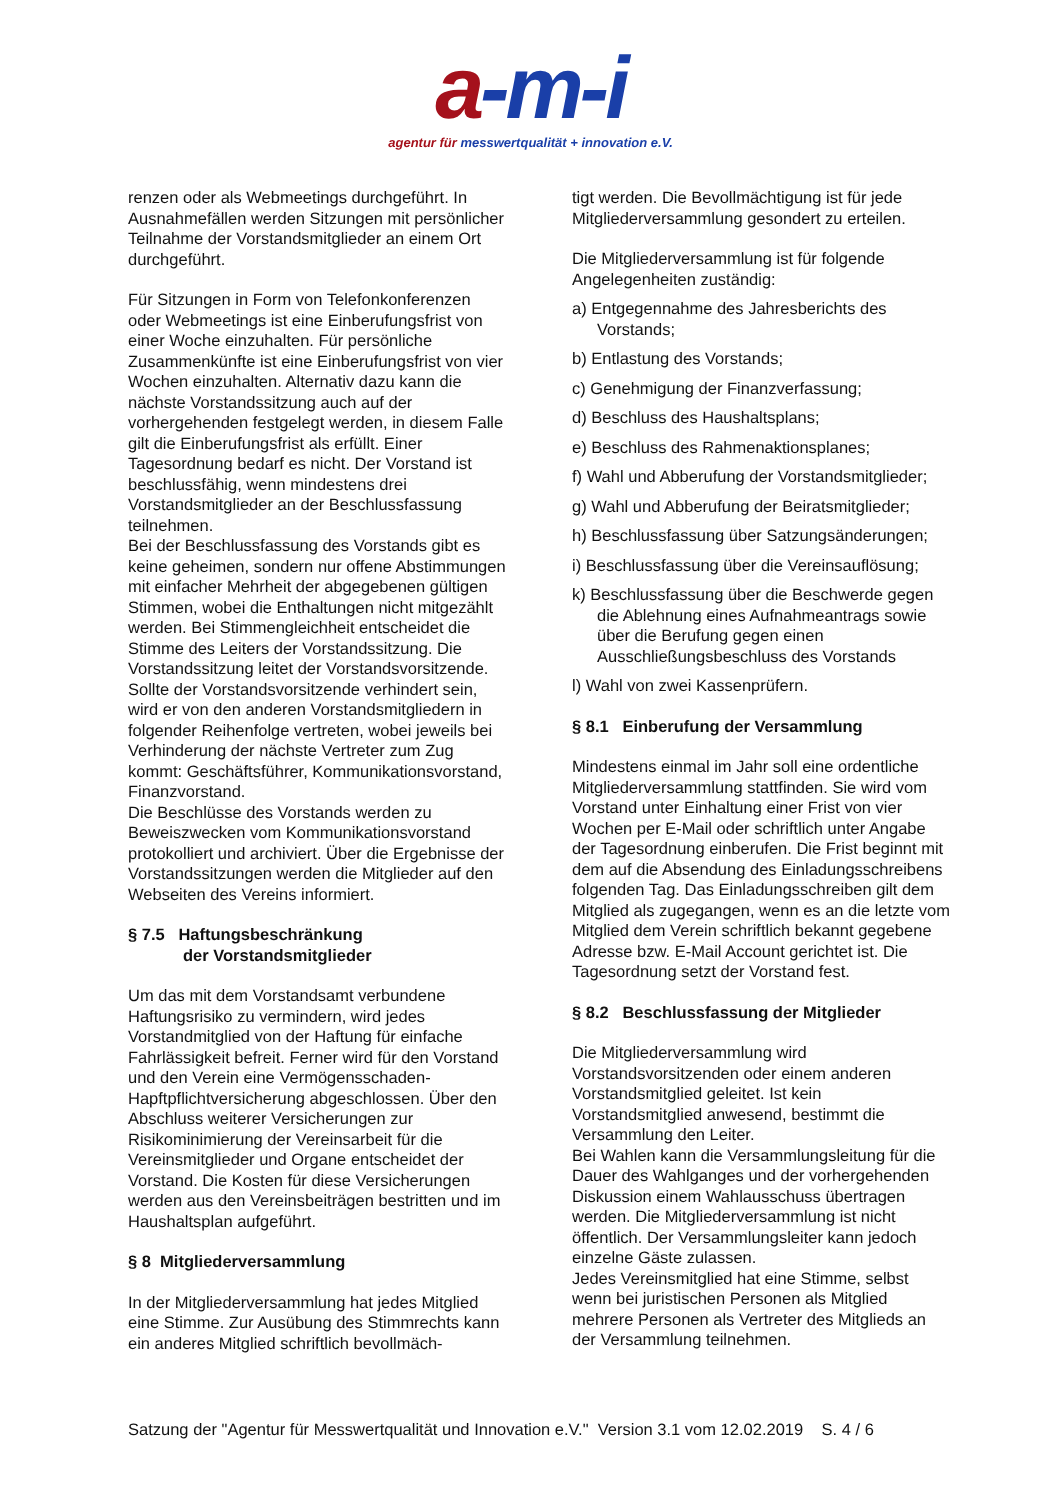a-m-i
agentur für messwertqualität + innovation e.V.
renzen oder als Webmeetings durchgeführt. In Ausnahmefällen werden Sitzungen mit persönlicher Teilnahme der Vorstandsmitglieder an einem Ort durchgeführt.
Für Sitzungen in Form von Telefonkonferenzen oder Webmeetings ist eine Einberufungsfrist von einer Woche einzuhalten. Für persönliche Zusammenkünfte ist eine Einberufungsfrist von vier Wochen einzuhalten. Alternativ dazu kann die nächste Vorstandssitzung auch auf der vorhergehenden festgelegt werden, in diesem Falle gilt die Einberufungsfrist als erfüllt. Einer Tagesordnung bedarf es nicht. Der Vorstand ist beschlussfähig, wenn mindestens drei Vorstandsmitglieder an der Beschlussfassung teilnehmen.
Bei der Beschlussfassung des Vorstands gibt es keine geheimen, sondern nur offene Abstimmungen mit einfacher Mehrheit der abgegebenen gültigen Stimmen, wobei die Enthaltungen nicht mitgezählt werden. Bei Stimmengleichheit entscheidet die Stimme des Leiters der Vorstandssitzung. Die Vorstandssitzung leitet der Vorstandsvorsitzende.
Sollte der Vorstandsvorsitzende verhindert sein, wird er von den anderen Vorstandsmitgliedern in folgender Reihenfolge vertreten, wobei jeweils bei Verhinderung der nächste Vertreter zum Zug kommt: Geschäftsführer, Kommunikationsvorstand, Finanzvorstand.
Die Beschlüsse des Vorstands werden zu Beweiszwecken vom Kommunikationsvorstand protokolliert und archiviert. Über die Ergebnisse der Vorstandssitzungen werden die Mitglieder auf den Webseiten des Vereins informiert.
§ 7.5 Haftungsbeschränkung
der Vorstandsmitglieder
Um das mit dem Vorstandsamt verbundene Haftungsrisiko zu vermindern, wird jedes Vorstandmitglied von der Haftung für einfache Fahrlässigkeit befreit. Ferner wird für den Vorstand und den Verein eine Vermögensschaden-Hapftpflichtversicherung abgeschlossen. Über den Abschluss weiterer Versicherungen zur Risikominimierung der Vereinsarbeit für die Vereinsmitglieder und Organe entscheidet der Vorstand. Die Kosten für diese Versicherungen werden aus den Vereinsbeiträgen bestritten und im Haushaltsplan aufgeführt.
§ 8 Mitgliederversammlung
In der Mitgliederversammlung hat jedes Mitglied eine Stimme. Zur Ausübung des Stimmrechts kann ein anderes Mitglied schriftlich bevollmäch-
tigt werden. Die Bevollmächtigung ist für jede Mitgliederversammlung gesondert zu erteilen.
Die Mitgliederversammlung ist für folgende Angelegenheiten zuständig:
a) Entgegennahme des Jahresberichts des Vorstands;
b) Entlastung des Vorstands;
c) Genehmigung der Finanzverfassung;
d) Beschluss des Haushaltsplans;
e) Beschluss des Rahmenaktionsplanes;
f) Wahl und Abberufung der Vorstandsmitglieder;
g) Wahl und Abberufung der Beiratsmitglieder;
h) Beschlussfassung über Satzungsänderungen;
i) Beschlussfassung über die Vereinsauflösung;
k) Beschlussfassung über die Beschwerde gegen die Ablehnung eines Aufnahmeantrags sowie über die Berufung gegen einen Ausschließungsbeschluss des Vorstands
l) Wahl von zwei Kassenprüfern.
§ 8.1 Einberufung der Versammlung
Mindestens einmal im Jahr soll eine ordentliche Mitgliederversammlung stattfinden. Sie wird vom Vorstand unter Einhaltung einer Frist von vier Wochen per E-Mail oder schriftlich unter Angabe der Tagesordnung einberufen. Die Frist beginnt mit dem auf die Absendung des Einladungsschreibens folgenden Tag. Das Einladungsschreiben gilt dem Mitglied als zugegangen, wenn es an die letzte vom Mitglied dem Verein schriftlich bekannt gegebene Adresse bzw. E-Mail Account gerichtet ist. Die Tagesordnung setzt der Vorstand fest.
§ 8.2 Beschlussfassung der Mitglieder
Die Mitgliederversammlung wird Vorstandsvorsitzenden oder einem anderen Vorstandsmitglied geleitet. Ist kein Vorstandsmitglied anwesend, bestimmt die Versammlung den Leiter.
Bei Wahlen kann die Versammlungsleitung für die Dauer des Wahlganges und der vorhergehenden Diskussion einem Wahlausschuss übertragen werden. Die Mitgliederversammlung ist nicht öffentlich. Der Versammlungsleiter kann jedoch einzelne Gäste zulassen.
Jedes Vereinsmitglied hat eine Stimme, selbst wenn bei juristischen Personen als Mitglied mehrere Personen als Vertreter des Mitglieds an der Versammlung teilnehmen.
Satzung der "Agentur für Messwertqualität und Innovation e.V." Version 3.1 vom 12.02.2019 S. 4 / 6